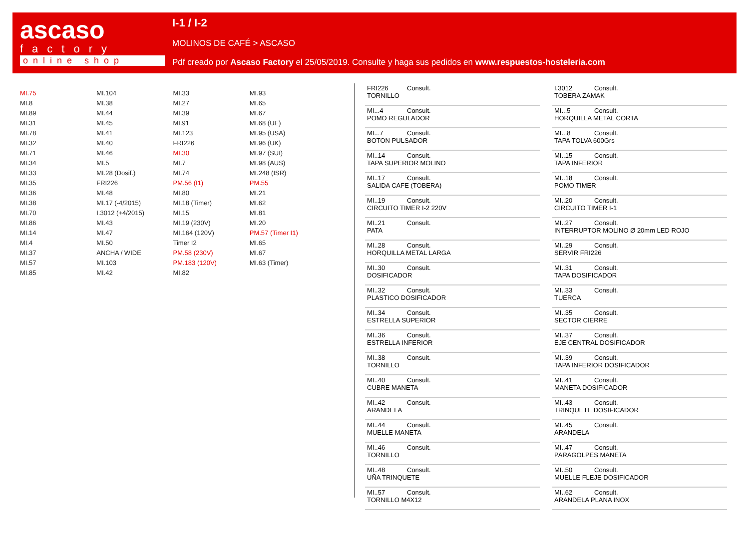ascaso
factory
online shop
I-1 / I-2
MOLINOS DE CAFÉ > ASCASO
Pdf creado por Ascaso Factory el 25/05/2019. Consulte y haga sus pedidos en www.respuestos-hosteleria.com
MI.75
MI.8
MI.89
MI.31
MI.78
MI.32
MI.71
MI.34
MI.33
MI.35
MI.36
MI.38
MI.70
MI.86
MI.14
MI.4
MI.37
MI.57
MI.85
MI.104
MI.38
MI.44
MI.45
MI.41
MI.40
MI.46
MI.5
MI.28 (Dosif.)
FRI226
MI.48
MI.17 (-4/2015)
I.3012 (+4/2015)
MI.43
MI.47
MI.50
ANCHA / WIDE
MI.103
MI.42
MI.33
MI.27
MI.39
MI.91
MI.123
FRI226
MI.30
MI.7
MI.74
PM.56 (I1)
MI.80
MI.18 (Timer)
MI.15
MI.19 (230V)
MI.164 (120V)
Timer I2
PM.58 (230V)
PM.183 (120V)
MI.82
MI.93
MI.65
MI.67
MI.68 (UE)
MI.95 (USA)
MI.96 (UK)
MI.97 (SUI)
MI.98 (AUS)
MI.248 (ISR)
PM.55
MI.21
MI.62
MI.81
MI.20
PM.57 (Timer I1)
MI.65
MI.67
MI.63 (Timer)
| FRI226 Consult. TORNILLO |
| MI...4 Consult. POMO REGULADOR |
| MI...7 Consult. BOTON PULSADOR |
| MI..14 Consult. TAPA SUPERIOR MOLINO |
| MI..17 Consult. SALIDA CAFE (TOBERA) |
| MI..19 Consult. CIRCUITO TIMER I-2 220V |
| MI..21 Consult. PATA |
| MI..28 Consult. HORQUILLA METAL LARGA |
| MI..30 Consult. DOSIFICADOR |
| MI..32 Consult. PLASTICO DOSIFICADOR |
| MI..34 Consult. ESTRELLA SUPERIOR |
| MI..36 Consult. ESTRELLA INFERIOR |
| MI..38 Consult. TORNILLO |
| MI..40 Consult. CUBRE MANETA |
| MI..42 Consult. ARANDELA |
| MI..44 Consult. MUELLE MANETA |
| MI..46 Consult. TORNILLO |
| MI..48 Consult. UÑA TRINQUETE |
| MI..57 Consult. TORNILLO M4X12 |
| I.3012 Consult. TOBERA ZAMAK |
| MI...5 Consult. HORQUILLA METAL CORTA |
| MI...8 Consult. TAPA TOLVA 600Grs |
| MI..15 Consult. TAPA INFERIOR |
| MI..18 Consult. POMO TIMER |
| MI..20 Consult. CIRCUITO TIMER I-1 |
| MI..27 Consult. INTERRUPTOR MOLINO Ø 20mm LED ROJO |
| MI..29 Consult. SERVIR FRI226 |
| MI..31 Consult. TAPA DOSIFICADOR |
| MI..33 Consult. TUERCA |
| MI..35 Consult. SECTOR CIERRE |
| MI..37 Consult. EJE CENTRAL DOSIFICADOR |
| MI..39 Consult. TAPA INFERIOR DOSIFICADOR |
| MI..41 Consult. MANETA DOSIFICADOR |
| MI..43 Consult. TRINQUETE DOSIFICADOR |
| MI..45 Consult. ARANDELA |
| MI..47 Consult. PARAGOLPES MANETA |
| MI..50 Consult. MUELLE FLEJE DOSIFICADOR |
| MI..62 Consult. ARANDELA PLANA INOX |